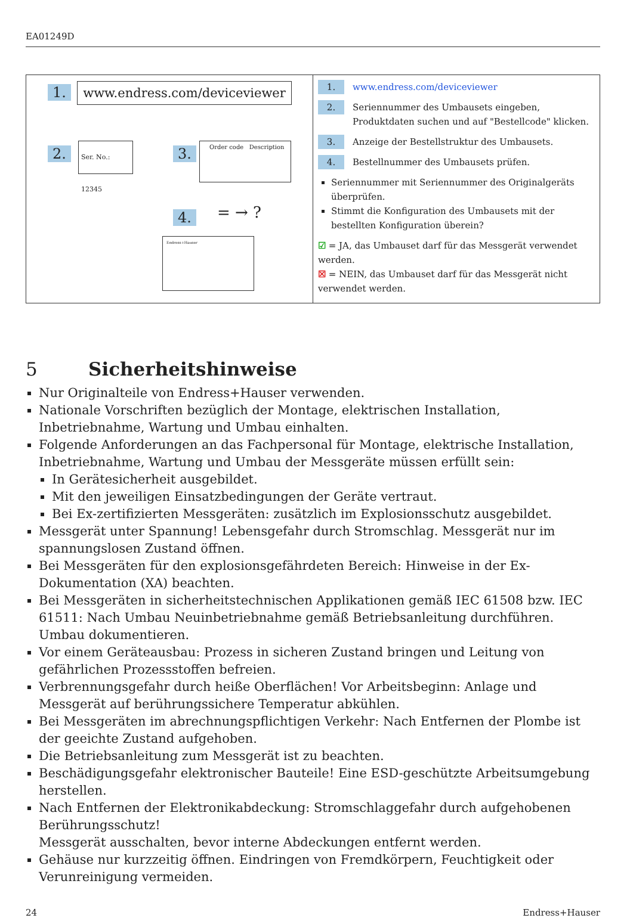EA01249D
1. www.endress.com/deviceviewer
2.
Ser. No.: 12345
3.
Order code Description
= → ?
4.
Endress+Hauser
1. www.endress.com/deviceviewer
2. Seriennummer des Umbausets eingeben,
Produktdaten suchen und auf "Bestellcode" klicken.
3. Anzeige der Bestellstruktur des Umbausets.
4. Bestellnummer des Umbausets prüfen.
Seriennummer mit Seriennummer des Originalgeräts überprüfen.
Stimmt die Konfiguration des Umbausets mit der bestellten Konfiguration überein?
☑ = JA, das Umbauset darf für das Messgerät verwendet werden.
☒ = NEIN, das Umbauset darf für das Messgerät nicht verwendet werden.
5 Sicherheitshinweise
Nur Originalteile von Endress+Hauser verwenden.
Nationale Vorschriften bezüglich der Montage, elektrischen Installation, Inbetriebnahme, Wartung und Umbau einhalten.
Folgende Anforderungen an das Fachpersonal für Montage, elektrische Installation, Inbetriebnahme, Wartung und Umbau der Messgeräte müssen erfüllt sein:
In Gerätesicherheit ausgebildet.
Mit den jeweiligen Einsatzbedingungen der Geräte vertraut.
Bei Ex-zertifizierten Messgeräten: zusätzlich im Explosionsschutz ausgebildet.
Messgerät unter Spannung! Lebensgefahr durch Stromschlag. Messgerät nur im spannungslosen Zustand öffnen.
Bei Messgeräten für den explosionsgefährdeten Bereich: Hinweise in der Ex-Dokumentation (XA) beachten.
Bei Messgeräten in sicherheitstechnischen Applikationen gemäß IEC 61508 bzw. IEC 61511: Nach Umbau Neuinbetriebnahme gemäß Betriebsanleitung durchführen. Umbau dokumentieren.
Vor einem Geräteausbau: Prozess in sicheren Zustand bringen und Leitung von gefährlichen Prozessstoffen befreien.
Verbrennungsgefahr durch heiße Oberflächen! Vor Arbeitsbeginn: Anlage und Messgerät auf berührungssichere Temperatur abkühlen.
Bei Messgeräten im abrechnungspflichtigen Verkehr: Nach Entfernen der Plombe ist der geeichte Zustand aufgehoben.
Die Betriebsanleitung zum Messgerät ist zu beachten.
Beschädigungsgefahr elektronischer Bauteile! Eine ESD-geschützte Arbeitsumgebung herstellen.
Nach Entfernen der Elektronikabdeckung: Stromschlaggefahr durch aufgehobenen Berührungsschutz!
Messgerät ausschalten, bevor interne Abdeckungen entfernt werden.
Gehäuse nur kurzzeitig öffnen. Eindringen von Fremdkörpern, Feuchtigkeit oder Verunreinigung vermeiden.
24 Endress+Hauser